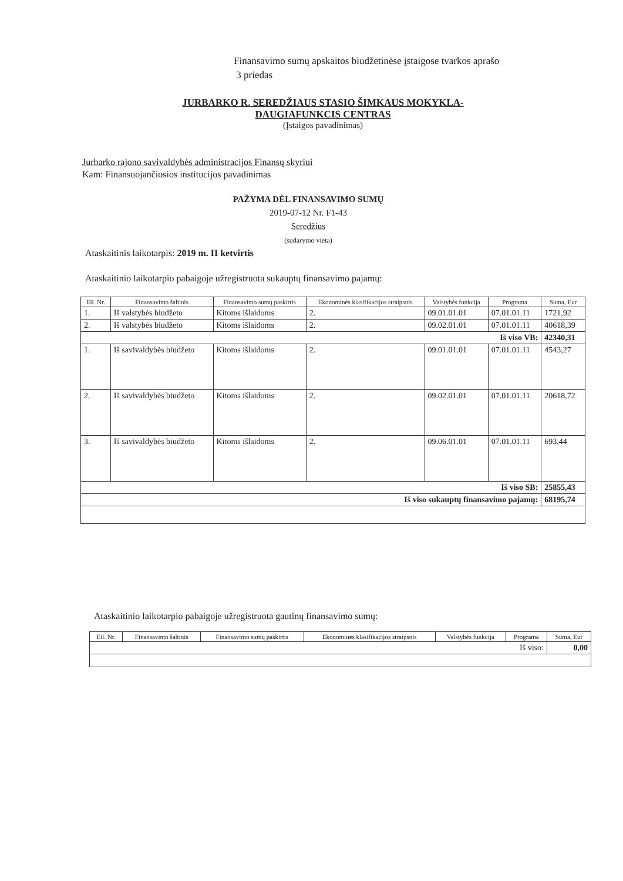Finansavimo sumų apskaitos biudžetinėse įstaigose tvarkos aprašo
3 priedas
JURBARKO R. SEREDŽIAUS STASIO ŠIMKAUS MOKYKLA-
DAUGIAFUNKCIS CENTRAS
(Įstaigos pavadinimas)
Jurbarko rajono savivaldybės administracijos Finansų skyriui
Kam: Finansuojančiosios institucijos pavadinimas
PAŽYMA DĖL FINANSAVIMO SUMŲ
2019-07-12 Nr. F1-43
Seredžius
(sudarymo vieta)
Ataskaitinis laikotarpis: 2019 m. II ketvirtis
Ataskaitinio laikotarpio pabaigoje užregistruota sukauptų finansavimo pajamų:
| Eil. Nr. | Finansavimo šaltinis | Finansavimo sumų paskirtis | Ekonominės klasifikacijos straipsnis | Valstybės funkcija | Programa | Suma, Eur |
| --- | --- | --- | --- | --- | --- | --- |
| 1. | Iš valstybės biudžeto | Kitoms išlaidoms | 2. | 09.01.01.01 | 07.01.01.11 | 1721,92 |
| 2. | Iš valstybės biudžeto | Kitoms išlaidoms | 2. | 09.02.01.01 | 07.01.01.11 | 40618,39 |
| Iš viso VB: | | | | | | 42340,31 |
| 1. | Iš savivaldybės biudžeto | Kitoms išlaidoms | 2. | 09.01.01.01 | 07.01.01.11 | 4543,27 |
| 2. | Iš savivaldybės biudžeto | Kitoms išlaidoms | 2. | 09.02.01.01 | 07.01.01.11 | 20618,72 |
| 3. | Iš savivaldybės biudžeto | Kitoms išlaidoms | 2. | 09.06.01.01 | 07.01.01.11 | 693,44 |
| Iš viso SB: | | | | | | 25855,43 |
| Iš viso sukauptų finansavimo pajamų: | | | | | | 68195,74 |
Ataskaitinio laikotarpio pabaigoje užregistruota gautinų finansavimo sumų:
| Eil. Nr. | Finansavimo šaltinis | Finansavimo sumų paskirtis | Ekonominės klasifikacijos straipsnis | Valstybės funkcija | Programa | Suma, Eur |
| --- | --- | --- | --- | --- | --- | --- |
| Iš viso: | | | | | | 0,00 |